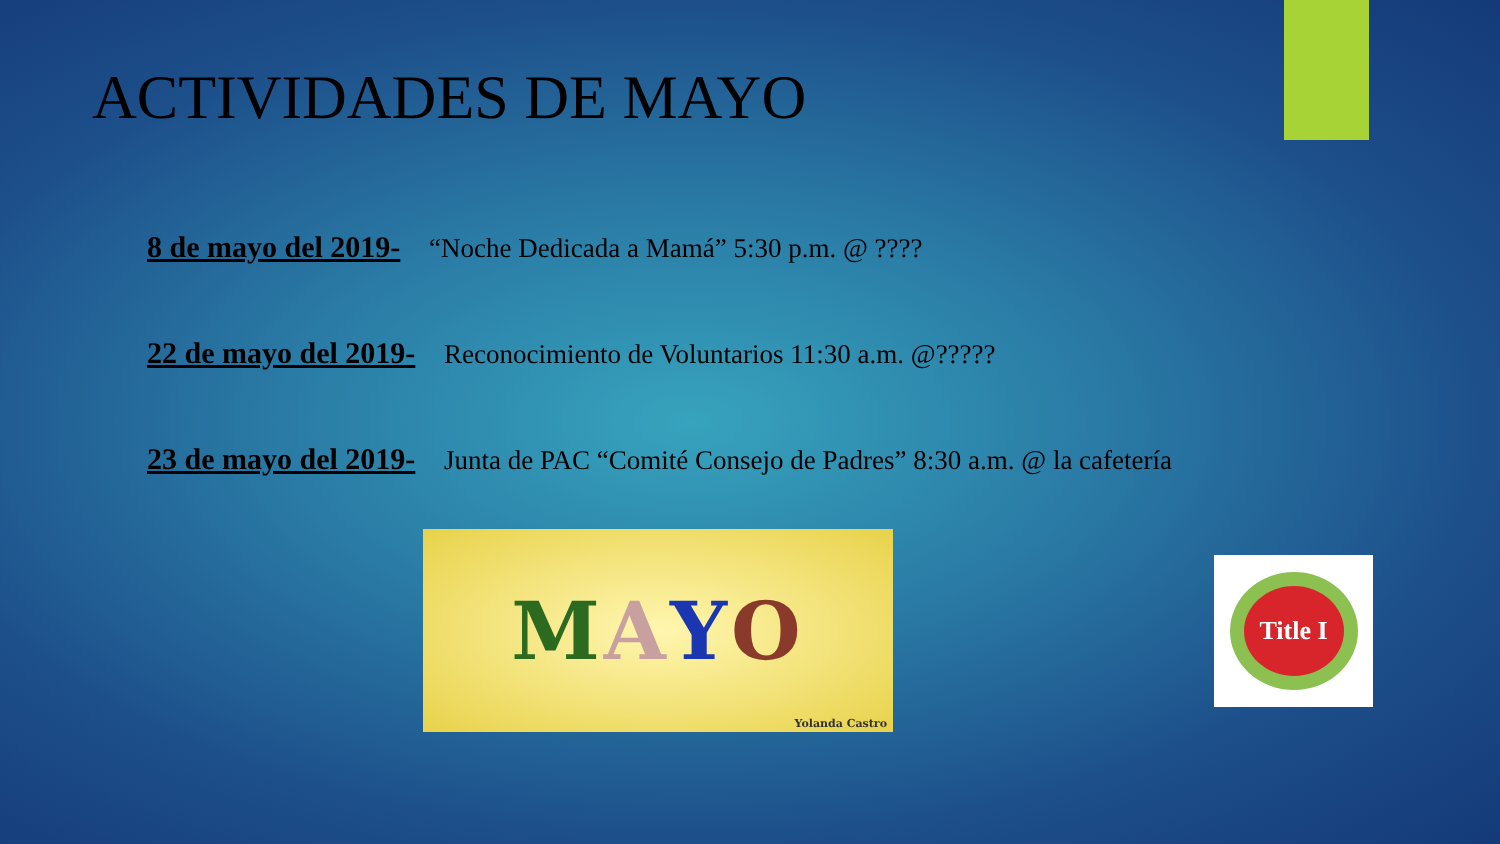ACTIVIDADES DE MAYO
8 de mayo del 2019- “Noche Dedicada a Mamá” 5:30 p.m. @ ????
22 de mayo del 2019- Reconocimiento de Voluntarios 11:30 a.m. @?????
23 de mayo del 2019- Junta de PAC “Comité Consejo de Padres” 8:30 a.m. @ la cafetería
MAYO
Yolanda Castro
Title I